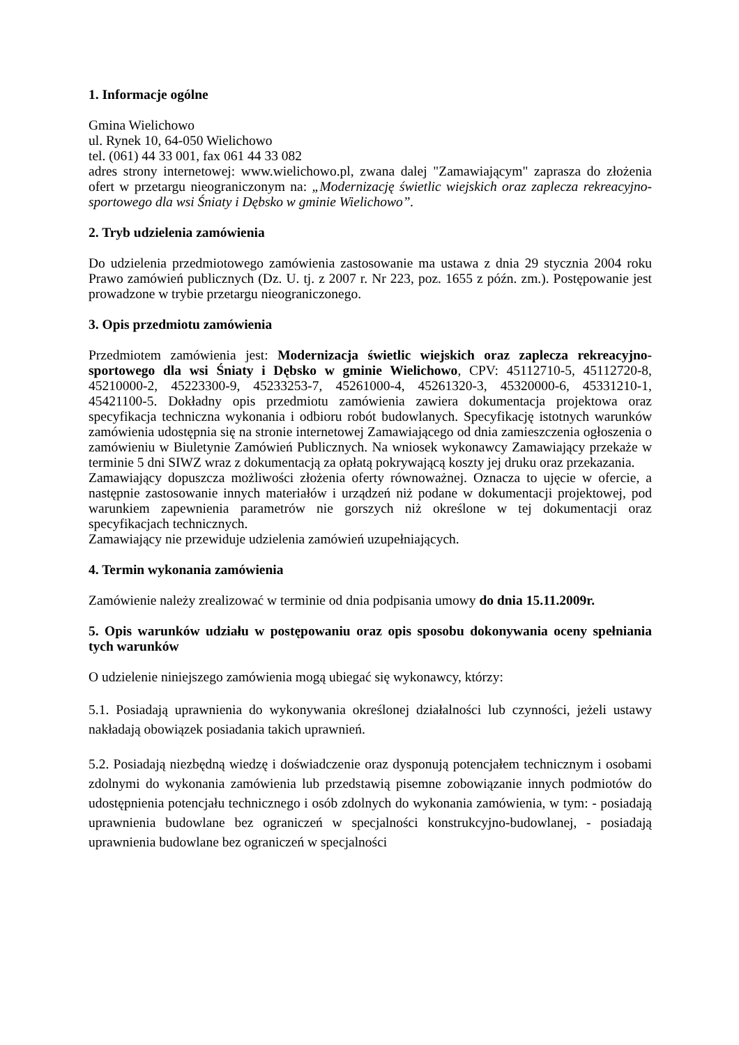1. Informacje ogólne
Gmina Wielichowo
ul. Rynek 10, 64-050 Wielichowo
tel. (061) 44 33 001, fax 061 44 33 082
adres strony internetowej: www.wielichowo.pl, zwana dalej "Zamawiającym" zaprasza do złożenia ofert w przetargu nieograniczonym na: „Modernizację świetlic wiejskich oraz zaplecza rekreacyjno-sportowego dla wsi Śniaty i Dębsko w gminie Wielichowo”.
2. Tryb udzielenia zamówienia
Do udzielenia przedmiotowego zamówienia zastosowanie ma ustawa z dnia 29 stycznia 2004 roku Prawo zamówień publicznych (Dz. U. tj. z 2007 r. Nr 223, poz. 1655 z późn. zm.). Postępowanie jest prowadzone w trybie przetargu nieograniczonego.
3. Opis przedmiotu zamówienia
Przedmiotem zamówienia jest: Modernizacja świetlic wiejskich oraz zaplecza rekreacyjno-sportowego dla wsi Śniaty i Dębsko w gminie Wielichowo, CPV: 45112710-5, 45112720-8, 45210000-2, 45223300-9, 45233253-7, 45261000-4, 45261320-3, 45320000-6, 45331210-1, 45421100-5. Dokładny opis przedmiotu zamówienia zawiera dokumentacja projektowa oraz specyfikacja techniczna wykonania i odbioru robót budowlanych. Specyfikację istotnych warunków zamówienia udostępnia się na stronie internetowej Zamawiającego od dnia zamieszczenia ogłoszenia o zamówieniu w Biuletynie Zamówień Publicznych. Na wniosek wykonawcy Zamawiający przekaże w terminie 5 dni SIWZ wraz z dokumentacją za opłatą pokrywającą koszty jej druku oraz przekazania.
Zamawiający dopuszcza możliwości złożenia oferty równoważnej. Oznacza to ujęcie w ofercie, a następnie zastosowanie innych materiałów i urządzeń niż podane w dokumentacji projektowej, pod warunkiem zapewnienia parametrów nie gorszych niż określone w tej dokumentacji oraz specyfikacjach technicznych.
Zamawiający nie przewiduje udzielenia zamówień uzupełniających.
4. Termin wykonania zamówienia
Zamówienie należy zrealizować w terminie od dnia podpisania umowy do dnia 15.11.2009r.
5. Opis warunków udziału w postępowaniu oraz opis sposobu dokonywania oceny spełniania tych warunków
O udzielenie niniejszego zamówienia mogą ubiegać się wykonawcy, którzy:
5.1. Posiadają uprawnienia do wykonywania określonej działalności lub czynności, jeżeli ustawy nakładają obowiązek posiadania takich uprawnień.
5.2. Posiadają niezbędną wiedzę i doświadczenie oraz dysponują potencjałem technicznym i osobami zdolnymi do wykonania zamówienia lub przedstawią pisemne zobowiązanie innych podmiotów do udostępnienia potencjału technicznego i osób zdolnych do wykonania zamówienia, w tym: - posiadają uprawnienia budowlane bez ograniczeń w specjalności konstrukcyjno-budowlanej, - posiadają uprawnienia budowlane bez ograniczeń w specjalności